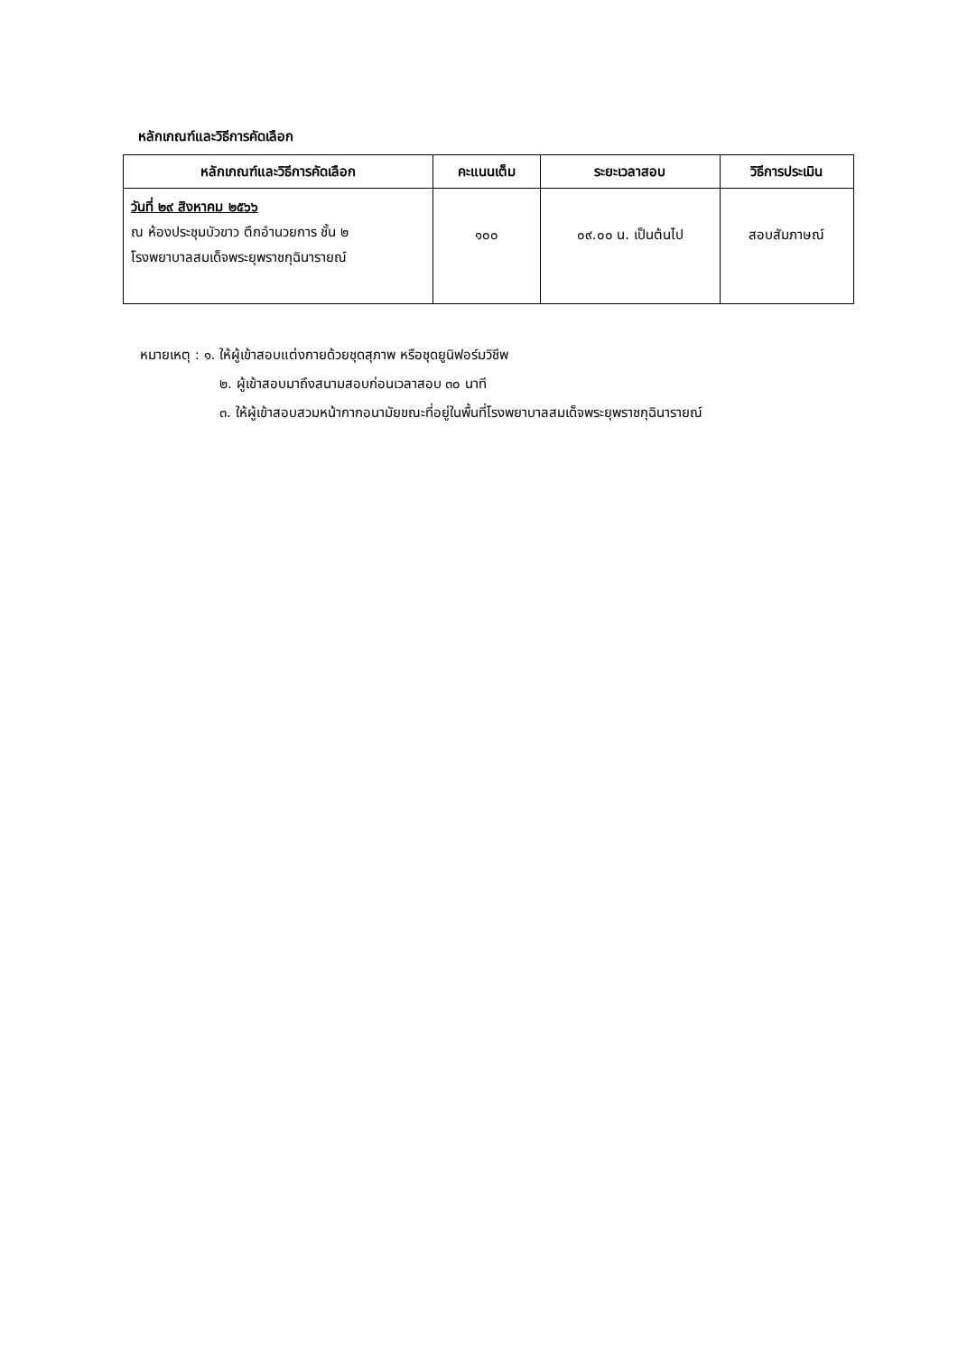หลักเกณฑ์และวิธีการคัดเลือก
| หลักเกณฑ์และวิธีการคัดเลือก | คะแนนเต็ม | ระยะเวลาสอบ | วิธีการประเมิน |
| --- | --- | --- | --- |
| วันที่ ๒๙ สิงหาคม ๒๕๖๖ ณ ห้องประชุมบัวขาว ตึกอำนวยการ ชั้น ๒ โรงพยาบาลสมเด็จพระยุพราชกุฉินารายณ์ | ๑๐๐ | ๐๙.๐๐ น. เป็นต้นไป | สอบสัมภาษณ์ |
หมายเหตุ : ๑. ให้ผู้เข้าสอบแต่งกายด้วยชุดสุภาพ หรือชุดยูนิฟอร์มวิชีพ
๒. ผู้เข้าสอบมาถึงสนามสอบก่อนเวลาสอบ ๓๐ นาที
๓. ให้ผู้เข้าสอบสวมหน้ากากอนามัยขณะที่อยู่ในพื้นที่โรงพยาบาลสมเด็จพระยุพราชกุฉินารายณ์